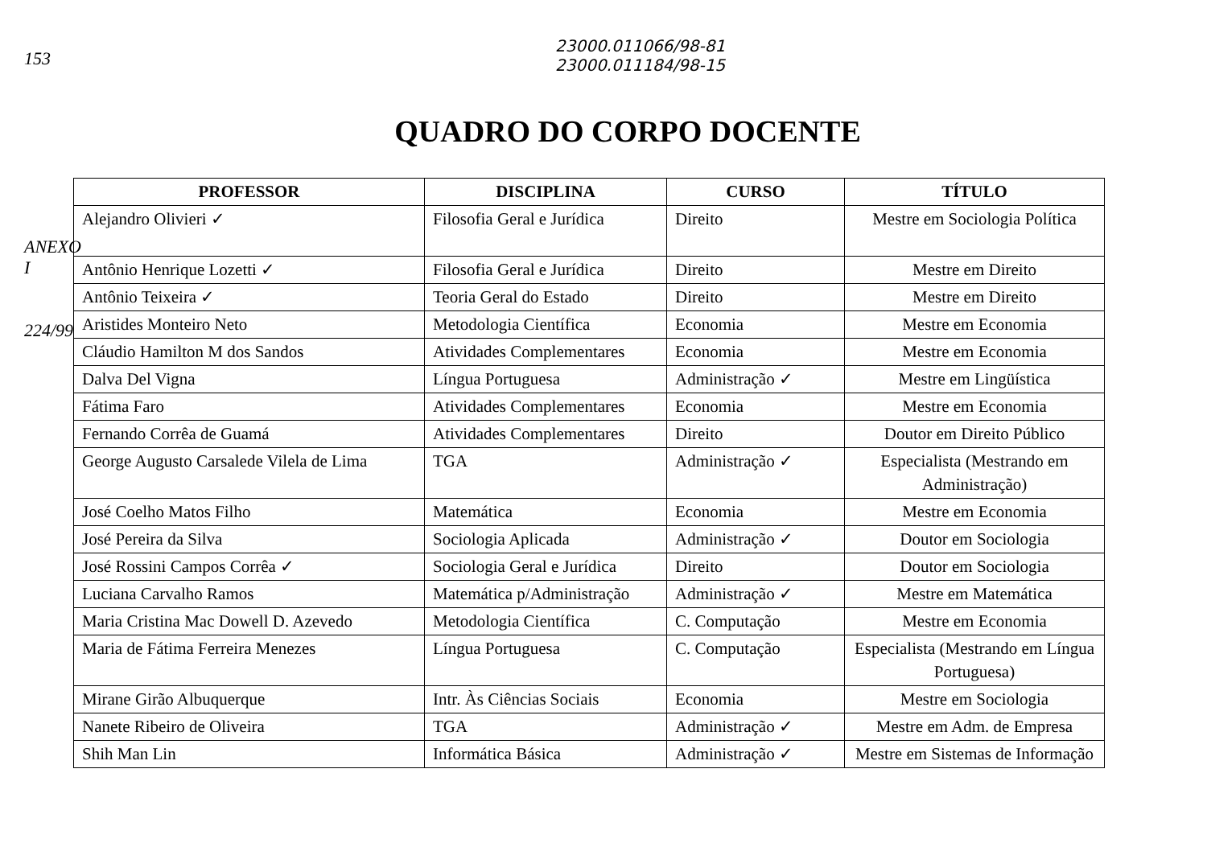153
ANEXO I
224/99
23000.011066/98-81
23000.011184/98-15
QUADRO DO CORPO DOCENTE
| PROFESSOR | DISCIPLINA | CURSO | TÍTULO |
| --- | --- | --- | --- |
| Alejandro Olivieri ✓ | Filosofia Geral e Jurídica | Direito | Mestre em Sociologia Política |
| Antônio Henrique Lozetti ✓ | Filosofia Geral e Jurídica | Direito | Mestre em Direito |
| Antônio Teixeira ✓ | Teoria Geral do Estado | Direito | Mestre em Direito |
| Aristides Monteiro Neto | Metodologia Científica | Economia | Mestre em Economia |
| Cláudio Hamilton M dos Sandos | Atividades Complementares | Economia | Mestre em Economia |
| Dalva Del Vigna | Língua Portuguesa | Administração ✓ | Mestre em Lingüística |
| Fátima Faro | Atividades Complementares | Economia | Mestre em Economia |
| Fernando Corrêa de Guamá | Atividades Complementares | Direito | Doutor em Direito Público |
| George Augusto Carsalede Vilela de Lima | TGA | Administração ✓ | Especialista (Mestrando em Administração) |
| José Coelho Matos Filho | Matemática | Economia | Mestre em Economia |
| José Pereira da Silva | Sociologia Aplicada | Administração ✓ | Doutor em Sociologia |
| José Rossini Campos Corrêa ✓ | Sociologia Geral e Jurídica | Direito | Doutor em Sociologia |
| Luciana Carvalho Ramos | Matemática p/Administração | Administração ✓ | Mestre em Matemática |
| Maria Cristina Mac Dowell D. Azevedo | Metodologia Científica | C. Computação | Mestre em Economia |
| Maria de Fátima Ferreira Menezes | Língua Portuguesa | C. Computação | Especialista (Mestrando em Língua Portuguesa) |
| Mirane Girão Albuquerque | Intr. Às Ciências Sociais | Economia | Mestre em Sociologia |
| Nanete Ribeiro de Oliveira | TGA | Administração ✓ | Mestre em Adm. de Empresa |
| Shih Man Lin | Informática Básica | Administração ✓ | Mestre em Sistemas de Informação |